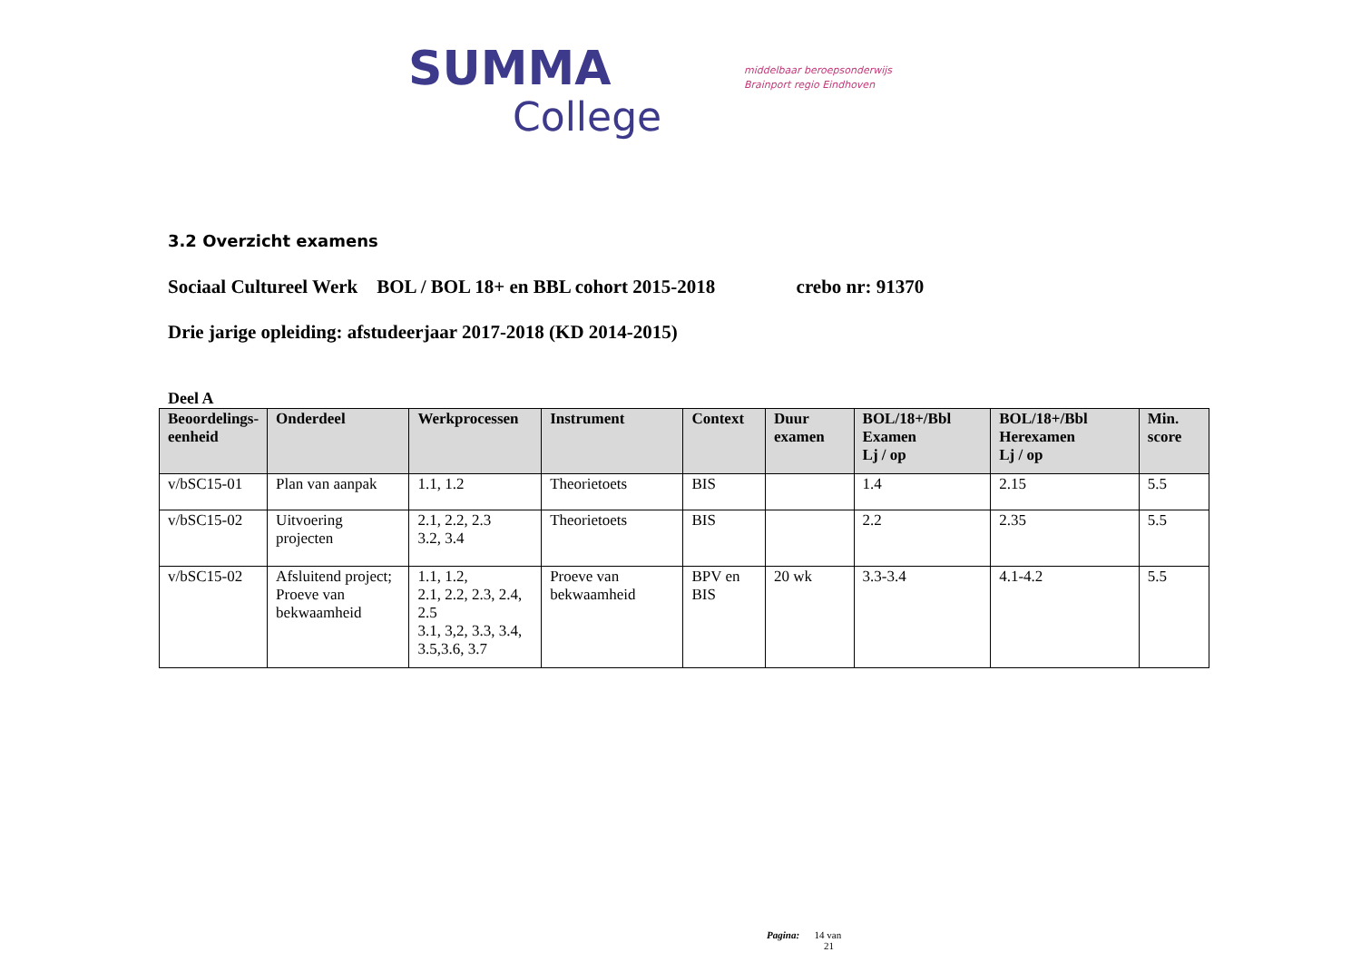SUMMA
College
middelbaar beroepsonderwijs
Brainport regio Eindhoven
3.2 Overzicht examens
Sociaal Cultureel Werk BOL / BOL 18+ en BBL cohort 2015-2018 crebo nr: 91370
Drie jarige opleiding: afstudeerjaar 2017-2018 (KD 2014-2015)
Deel A
| Beoordelings- eenheid | Onderdeel | Werkprocessen | Instrument | Context | Duur examen | BOL/18+/Bbl Examen Lj / op | BOL/18+/Bbl Herexamen Lj / op | Min. score |
| --- | --- | --- | --- | --- | --- | --- | --- | --- |
| v/bSC15-01 | Plan van aanpak | 1.1, 1.2 | Theorietoets | BIS | | 1.4 | 2.15 | 5.5 |
| v/bSC15-02 | Uitvoering projecten | 2.1, 2.2, 2.3 3.2, 3.4 | Theorietoets | BIS | | 2.2 | 2.35 | 5.5 |
| v/bSC15-02 | Afsluitend project; Proeve van bekwaamheid | 1.1, 1.2, 2.1, 2.2, 2.3, 2.4, 2.5 3.1, 3,2, 3.3, 3.4, 3.5,3.6, 3.7 | Proeve van bekwaamheid | BPV en BIS | 20 wk | 3.3-3.4 | 4.1-4.2 | 5.5 |
Pagina: 14 van
21